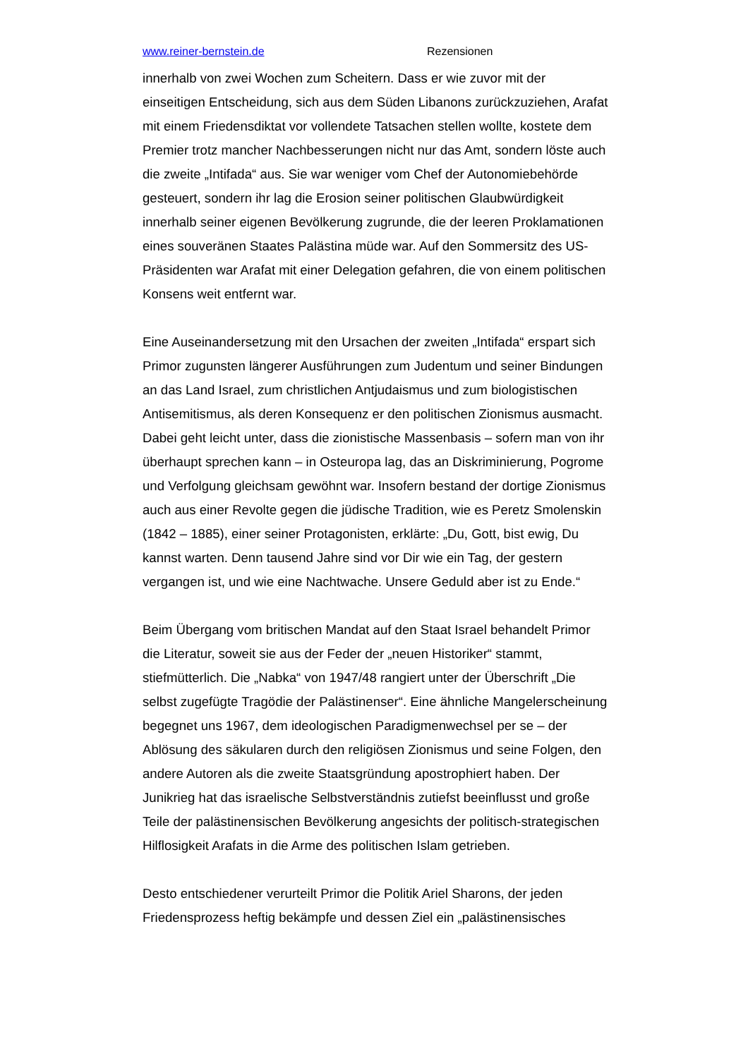www.reiner-bernstein.de Rezensionen
innerhalb von zwei Wochen zum Scheitern. Dass er wie zuvor mit der einseitigen Entscheidung, sich aus dem Süden Libanons zurückzuziehen, Arafat mit einem Friedensdiktat vor vollendete Tatsachen stellen wollte, kostete dem Premier trotz mancher Nachbesserungen nicht nur das Amt, sondern löste auch die zweite „Intifada“ aus. Sie war weniger vom Chef der Autonomiebehörde gesteuert, sondern ihr lag die Erosion seiner politischen Glaubwürdigkeit innerhalb seiner eigenen Bevölkerung zugrunde, die der leeren Proklamationen eines souveränen Staates Palästina müde war. Auf den Sommersitz des US-Präsidenten war Arafat mit einer Delegation gefahren, die von einem politischen Konsens weit entfernt war.
Eine Auseinandersetzung mit den Ursachen der zweiten „Intifada“ erspart sich Primor zugunsten längerer Ausführungen zum Judentum und seiner Bindungen an das Land Israel, zum christlichen Antjudaismus und zum biologistischen Antisemitismus, als deren Konsequenz er den politischen Zionismus ausmacht. Dabei geht leicht unter, dass die zionistische Massenbasis – sofern man von ihr überhaupt sprechen kann – in Osteuropa lag, das an Diskriminierung, Pogrome und Verfolgung gleichsam gewöhnt war. Insofern bestand der dortige Zionismus auch aus einer Revolte gegen die jüdische Tradition, wie es Peretz Smolenskin (1842 – 1885), einer seiner Protagonisten, erklärte: „Du, Gott, bist ewig, Du kannst warten. Denn tausend Jahre sind vor Dir wie ein Tag, der gestern vergangen ist, und wie eine Nachtwache. Unsere Geduld aber ist zu Ende.“
Beim Übergang vom britischen Mandat auf den Staat Israel behandelt Primor die Literatur, soweit sie aus der Feder der „neuen Historiker“ stammt, stiefmütterlich. Die „Nabka“ von 1947/48 rangiert unter der Überschrift „Die selbst zugefügte Tragödie der Palästinenser“. Eine ähnliche Mangelerscheinung begegnet uns 1967, dem ideologischen Paradigmenwechsel per se – der Ablösung des säkularen durch den religiösen Zionismus und seine Folgen, den andere Autoren als die zweite Staatsgründung apostrophiert haben. Der Junikrieg hat das israelische Selbstverständnis zutiefst beeinflusst und große Teile der palästinensischen Bevölkerung angesichts der politisch-strategischen Hilflosigkeit Arafats in die Arme des politischen Islam getrieben.
Desto entschiedener verurteilt Primor die Politik Ariel Sharons, der jeden Friedensprozess heftig bekämpfe und dessen Ziel ein „palästinensisches